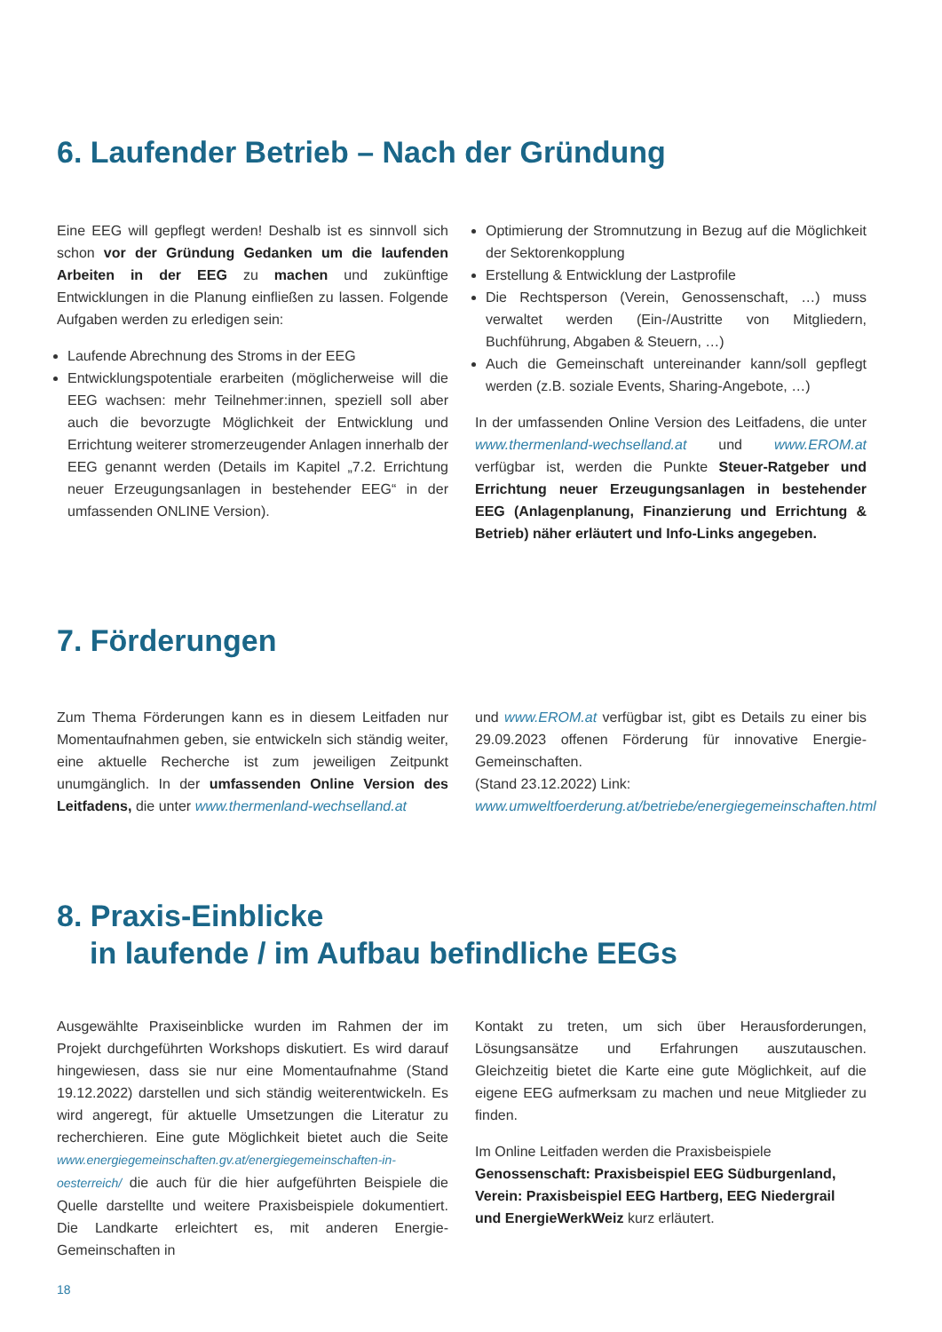6. Laufender Betrieb – Nach der Gründung
Eine EEG will gepflegt werden! Deshalb ist es sinnvoll sich schon vor der Gründung Gedanken um die laufenden Arbeiten in der EEG zu machen und zukünftige Entwicklungen in die Planung einfließen zu lassen. Folgende Aufgaben werden zu erledigen sein:
Laufende Abrechnung des Stroms in der EEG
Entwicklungspotentiale erarbeiten (möglicherweise will die EEG wachsen: mehr Teilnehmer:innen, speziell soll aber auch die bevorzugte Möglichkeit der Entwicklung und Errichtung weiterer stromerzeugender Anlagen innerhalb der EEG genannt werden (Details im Kapitel „7.2. Errichtung neuer Erzeugungsanlagen in bestehender EEG“ in der umfassenden ONLINE Version).
Optimierung der Stromnutzung in Bezug auf die Möglichkeit der Sektorenkopplung
Erstellung & Entwicklung der Lastprofile
Die Rechtsperson (Verein, Genossenschaft, …) muss verwaltet werden (Ein-/Austritte von Mitgliedern, Buchführung, Abgaben & Steuern, …)
Auch die Gemeinschaft untereinander kann/soll gepflegt werden (z.B. soziale Events, Sharing-Angebote, …)
In der umfassenden Online Version des Leitfadens, die unter www.thermenland-wechselland.at und www.EROM.at verfügbar ist, werden die Punkte Steuer-Ratgeber und Errichtung neuer Erzeugungsanlagen in bestehender EEG (Anlagenplanung, Finanzierung und Errichtung & Betrieb) näher erläutert und Info-Links angegeben.
7. Förderungen
Zum Thema Förderungen kann es in diesem Leitfaden nur Momentaufnahmen geben, sie entwickeln sich ständig weiter, eine aktuelle Recherche ist zum jeweiligen Zeitpunkt unumgänglich. In der umfassenden Online Version des Leitfadens, die unter www.thermenland-wechselland.at
und www.EROM.at verfügbar ist, gibt es Details zu einer bis 29.09.2023 offenen Förderung für innovative Energie-Gemeinschaften.
(Stand 23.12.2022) Link:
www.umweltfoerderung.at/betriebe/energiegemeinschaften.html
8. Praxis-Einblicke
in laufende / im Aufbau befindliche EEGs
Ausgewählte Praxiseinblicke wurden im Rahmen der im Projekt durchgeführten Workshops diskutiert. Es wird darauf hingewiesen, dass sie nur eine Momentaufnahme (Stand 19.12.2022) darstellen und sich ständig weiterentwickeln. Es wird angeregt, für aktuelle Umsetzungen die Literatur zu recherchieren. Eine gute Möglichkeit bietet auch die Seite www.energiegemeinschaften.gv.at/energiegemeinschaften-in-oesterreich/ die auch für die hier aufgeführten Beispiele die Quelle darstellte und weitere Praxisbeispiele dokumentiert. Die Landkarte erleichtert es, mit anderen Energie-Gemeinschaften in
Kontakt zu treten, um sich über Herausforderungen, Lösungsansätze und Erfahrungen auszutauschen. Gleichzeitig bietet die Karte eine gute Möglichkeit, auf die eigene EEG aufmerksam zu machen und neue Mitglieder zu finden.
Im Online Leitfaden werden die Praxisbeispiele
Genossenschaft: Praxisbeispiel EEG Südburgenland,
Verein: Praxisbeispiel EEG Hartberg, EEG Niedergrail
und EnergieWerkWeiz kurz erläutert.
18